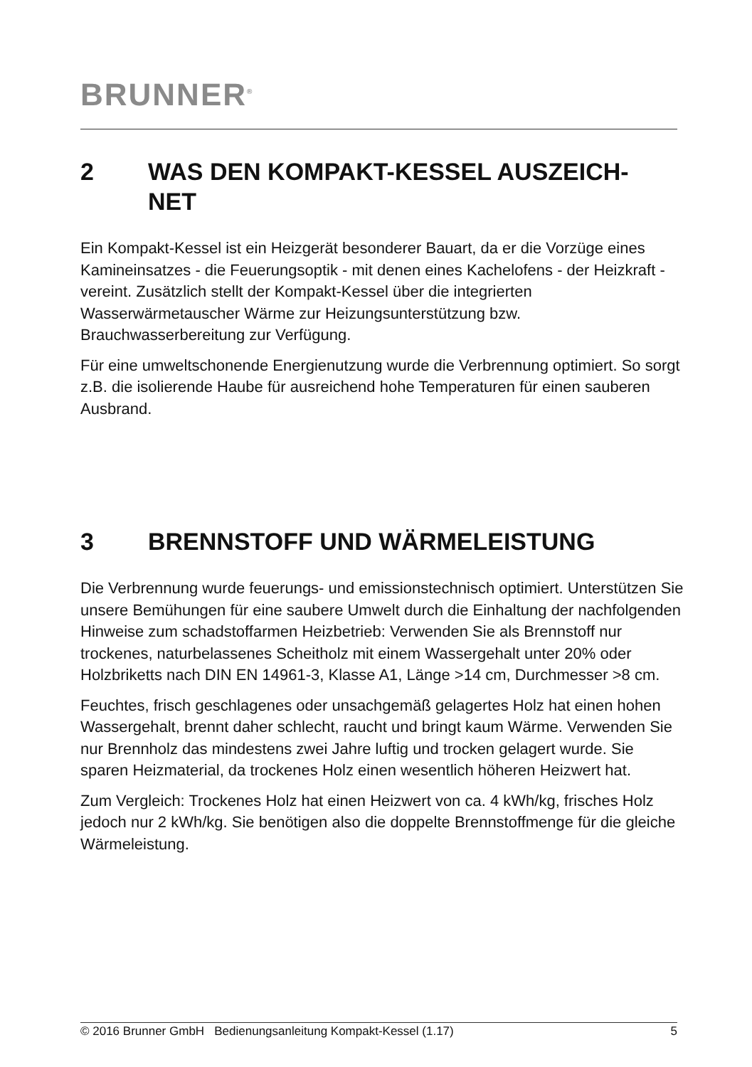BRUNNER<sup>®</sup>
2 WAS DEN KOMPAKT-KESSEL AUSZEICH-
NET
Ein Kompakt-Kessel ist ein Heizgerät besonderer Bauart, da er die Vorzüge eines Kamineinsatzes - die Feuerungsoptik - mit denen eines Kachelofens - der Heizkraft - vereint. Zusätzlich stellt der Kompakt-Kessel über die integrierten Wasserwärmetauscher Wärme zur Heizungsunterstützung bzw. Brauchwasserbereitung zur Verfügung.
Für eine umweltschonende Energienutzung wurde die Verbrennung optimiert. So sorgt z.B. die isolierende Haube für ausreichend hohe Temperaturen für einen sauberen Ausbrand.
3 BRENNSTOFF UND WÄRMELEISTUNG
Die Verbrennung wurde feuerungs- und emissionstechnisch optimiert. Unterstützen Sie unsere Bemühungen für eine saubere Umwelt durch die Einhaltung der nachfolgenden Hinweise zum schadstoffarmen Heizbetrieb: Verwenden Sie als Brennstoff nur trockenes, naturbelassenes Scheitholz mit einem Wassergehalt unter 20% oder Holzbriketts nach DIN EN 14961-3, Klasse A1, Länge >14 cm, Durchmesser >8 cm.
Feuchtes, frisch geschlagenes oder unsachgemäß gelagertes Holz hat einen hohen Wassergehalt, brennt daher schlecht, raucht und bringt kaum Wärme. Verwenden Sie nur Brennholz das mindestens zwei Jahre luftig und trocken gelagert wurde. Sie sparen Heizmaterial, da trockenes Holz einen wesentlich höheren Heizwert hat.
Zum Vergleich: Trockenes Holz hat einen Heizwert von ca. 4 kWh/kg, frisches Holz jedoch nur 2 kWh/kg. Sie benötigen also die doppelte Brennstoffmenge für die gleiche Wärmeleistung.
© 2016 Brunner GmbH Bedienungsanleitung Kompakt-Kessel (1.17) 5